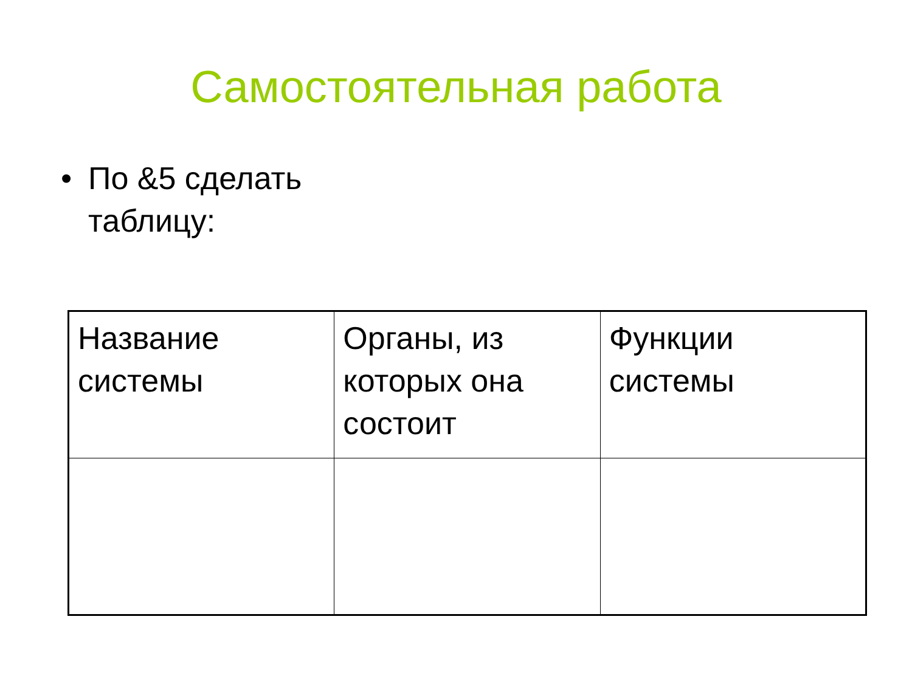Самостоятельная работа
• По &5 сделать таблицу:
| Название системы | Органы, из которых она состоит | Функции системы |